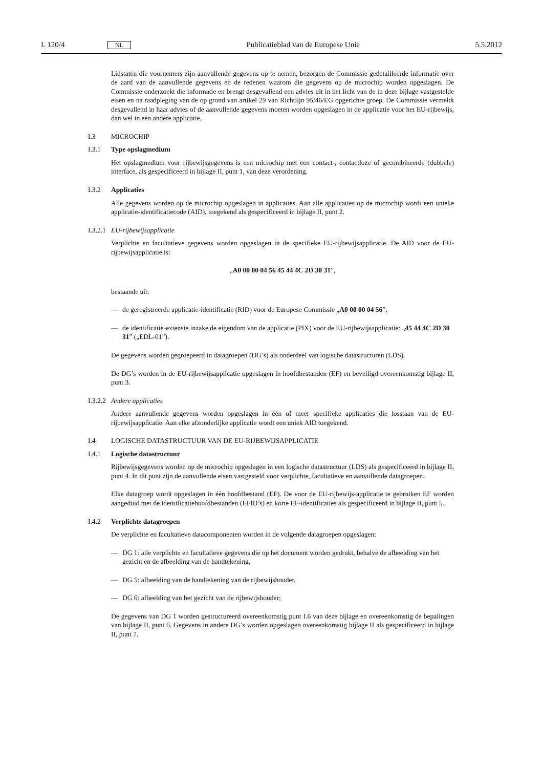L 120/4 NL Publicatieblad van de Europese Unie 5.5.2012
Lidstaten die voornemers zijn aanvullende gegevens op te nemen, bezorgen de Commissie gedetailleerde informatie over de aard van de aanvullende gegevens en de redenen waarom die gegevens op de microchip worden opgeslagen. De Commissie onderzoekt die informatie en brengt desgevallend een advies uit in het licht van de in deze bijlage vastgestelde eisen en na raadpleging van de op grond van artikel 29 van Richtlijn 95/46/EG opgerichte groep. De Commissie vermeldt desgevallend in haar advies of de aanvullende gegevens moeten worden opgeslagen in de applicatie voor het EU-rijbewijs, dan wel in een andere applicatie.
I.3 MICROCHIP
I.3.1 Type opslagmedium
Het opslagmedium voor rijbewijsgegevens is een microchip met een contact-, contactloze of gecombineerde (dubbele) interface, als gespecificeerd in bijlage II, punt 1, van deze verordening.
I.3.2 Applicaties
Alle gegevens worden op de microchip opgeslagen in applicaties. Aan alle applicaties op de microchip wordt een unieke applicatie-identificatiecode (AID), toegekend als gespecificeerd in bijlage II, punt 2.
I.3.2.1 EU-rijbewijsapplicatie
Verplichte en facultatieve gegevens worden opgeslagen in de specifieke EU-rijbewijsapplicatie. De AID voor de EU-rijbewijsapplicatie is:
„A0 00 00 04 56 45 44 4C 2D 30 31”,
bestaande uit:
— de geregistreerde applicatie-identificatie (RID) voor de Europese Commissie „A0 00 00 04 56”,
— de identificatie-extensie inzake de eigendom van de applicatie (PIX) voor de EU-rijbewijsapplicatie: „45 44 4C 2D 30 31” („EDL-01”).
De gegevens worden gegroepeerd in datagroepen (DG’s) als onderdeel van logische datastructuren (LDS).
De DG’s worden in de EU-rijbewijsapplicatie opgeslagen in hoofdbestanden (EF) en beveiligd overeenkomstig bijlage II, punt 3.
I.3.2.2 Andere applicaties
Andere aanvullende gegevens worden opgeslagen in één of meer specifieke applicaties die losstaan van de EU-rijbewijsapplicatie. Aan elke afzonderlijke applicatie wordt een uniek AID toegekend.
I.4 LOGISCHE DATASTRUCTUUR VAN DE EU-RIJBEWIJSAPPLICATIE
I.4.1 Logische datastructuur
Rijbewijsgegevens worden op de microchip opgeslagen in een logische datastructuur (LDS) als gespecificeerd in bijlage II, punt 4. In dit punt zijn de aanvullende eisen vastgesteld voor verplichte, facultatieve en aanvullende datagroepen.
Elke datagroep wordt opgeslagen in één hoofdbestand (EF). De voor de EU-rijbewijs-applicatie te gebruiken EF worden aangeduid met de identificatiehoofdbestanden (EFID’s) en korte EF-identificaties als gespecificeerd in bijlage II, punt 5.
I.4.2 Verplichte datagroepen
De verplichte en facultatieve datacomponenten worden in de volgende datagroepen opgeslagen:
— DG 1: alle verplichte en facultatieve gegevens die op het document worden gedrukt, behalve de afbeelding van het gezicht en de afbeelding van de handtekening,
— DG 5: afbeelding van de handtekening van de rijbewijshouder,
— DG 6: afbeelding van het gezicht van de rijbewijshouder;
De gegevens van DG 1 worden gestructureerd overeenkomstig punt I.6 van deze bijlage en overeenkomstig de bepalingen van bijlage II, punt 6. Gegevens in andere DG’s worden opgeslagen overeenkomstig bijlage II als gespecificeerd in bijlage II, punt 7.